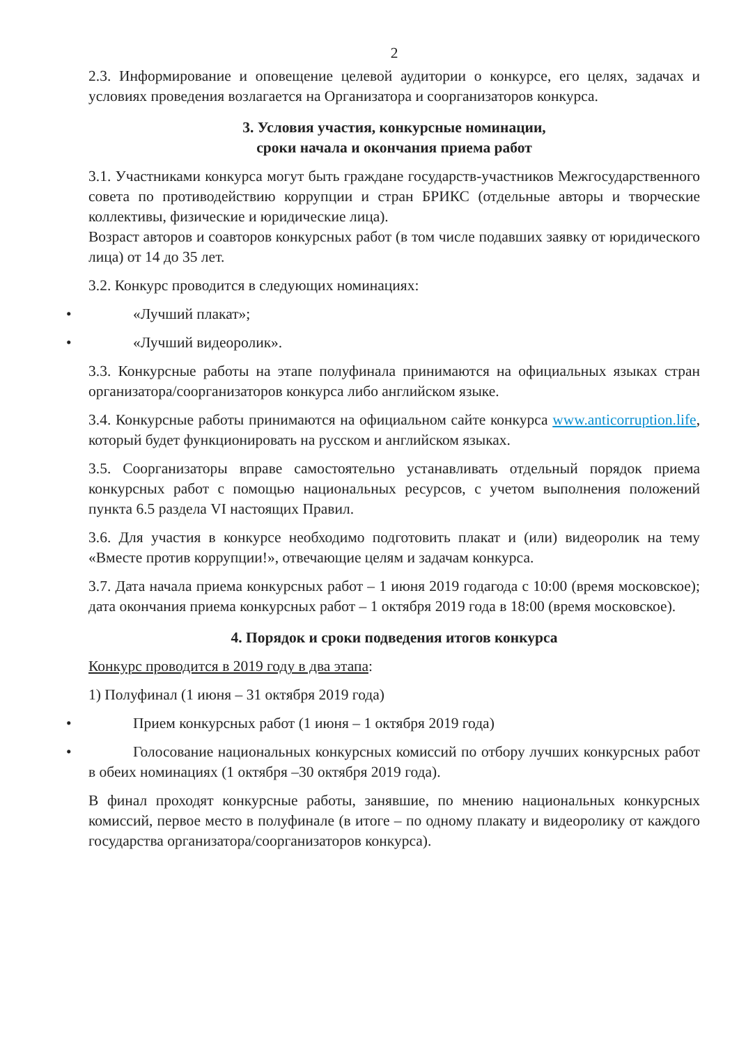2
2.3. Информирование и оповещение целевой аудитории о конкурсе, его целях, задачах и условиях проведения возлагается на Организатора и соорганизаторов конкурса.
3. Условия участия, конкурсные номинации,
сроки начала и окончания приема работ
3.1. Участниками конкурса могут быть граждане государств-участников Межгосударственного совета по противодействию коррупции и стран БРИКС (отдельные авторы и творческие коллективы, физические и юридические лица).
Возраст авторов и соавторов конкурсных работ (в том числе подавших заявку от юридического лица) от 14 до 35 лет.
3.2. Конкурс проводится в следующих номинациях:
• «Лучший плакат»;
• «Лучший видеоролик».
3.3. Конкурсные работы на этапе полуфинала принимаются на официальных языках стран организатора/соорганизаторов конкурса либо английском языке.
3.4. Конкурсные работы принимаются на официальном сайте конкурса www.anticorruption.life, который будет функционировать на русском и английском языках.
3.5. Соорганизаторы вправе самостоятельно устанавливать отдельный порядок приема конкурсных работ с помощью национальных ресурсов, с учетом выполнения положений пункта 6.5 раздела VI настоящих Правил.
3.6. Для участия в конкурсе необходимо подготовить плакат и (или) видеоролик на тему «Вместе против коррупции!», отвечающие целям и задачам конкурса.
3.7. Дата начала приема конкурсных работ – 1 июня 2019 годагода с 10:00 (время московское); дата окончания приема конкурсных работ – 1 октября 2019 года в 18:00 (время московское).
4. Порядок и сроки подведения итогов конкурса
Конкурс проводится в 2019 году в два этапа:
1) Полуфинал (1 июня – 31 октября 2019 года)
• Прием конкурсных работ (1 июня – 1 октября 2019 года)
• Голосование национальных конкурсных комиссий по отбору лучших конкурсных работ в обеих номинациях (1 октября –30 октября 2019 года).
В финал проходят конкурсные работы, занявшие, по мнению национальных конкурсных комиссий, первое место в полуфинале (в итоге – по одному плакату и видеоролику от каждого государства организатора/соорганизаторов конкурса).